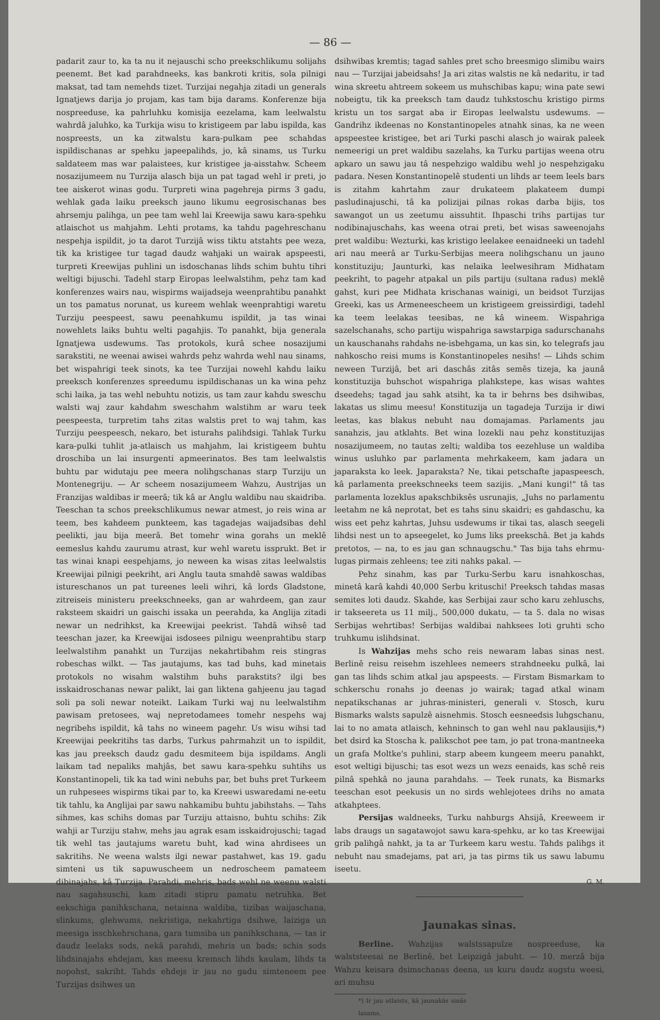— 86 —
padarit zaur to, ka ta nu it nejauschi scho preekschlikumu solijahs peenemt. Bet kad parahdneeks, kas bankroti kritis, sola pilnigi maksat, tad tam nemehds tizet. Turzijai negahja zitadi un generals Ignatjews darija jo projam, kas tam bija darams. Konferenze bija nospreeduse, ka pahrluhku komisija eezelama, kam leelwalstu wahrdâ jaluhko, ka Turkija wisu to kristigeem par labu ispilda, kas nospreests, un ka zitwalstu kara-pulkam pee schahdas ispildischanas ar spehku japeepalihds, jo, kâ sinams, us Turku saldateem mas war palaistees, kur kristigee ja-aisstahw. Scheem nosazijumeem nu Turzija alasch bija un pat tagad wehl ir preti, jo tee aiskerot winas godu. Turpreti wina pagehreja pirms 3 gadu, wehlak gada laiku preeksch jauno likumu eegrosischanas bes ahrsemju palihga, un pee tam wehl lai Kreewija sawu kara-spehku atlaischot us mahjahm. Lehti protams, ka tahdu pagehreschanu nespehja ispildit, jo ta darot Turzijâ wiss tiktu atstahts pee weza, tik ka kristigee tur tagad daudz wahjaki un wairak apspeesti, turpreti Kreewijas puhlini un isdoschanas lihds schim buhtu tihri weltigi bijuschi. Tadehl starp Eiropas leelwalstihm, pehz tam kad konferenzes wairs nau, wispirms waijadseja weenprahtibu panahkt un tos pamatus norunat, us kureem wehlak weenprahtigi waretu Turziju peespeest, sawu peenahkumu ispildit, ja tas winai nowehlets laiks buhtu welti pagahjis. To panahkt, bija generala Ignatjewa usdewums. Tas protokols, kurâ schee nosazijumi sarakstiti, ne weenai awisei wahrds pehz wahrda wehl nau sinams, bet wispahrigi teek sinots, ka tee Turzijai nowehl kahdu laiku preeksch konferenzes spreedumu ispildischanas un ka wina pehz schi laika, ja tas wehl nebuhtu notizis, us tam zaur kahdu sweschu walsti waj zaur kahdahm sweschahm walstihm ar waru teek peespeesta, turpretim tahs zitas walstis pret to waj tahm, kas Turziju peespeesch, nekaro, bet isturahs palihdsigi. Tahlak Turku kara-pulki tuhlit ja-atlaisch us mahjahm, lai kristigeem buhtu droschiba un lai insurgenti apmeerinatos. Bes tam leelwalstis buhtu par widutaju pee meera nolihgschanas starp Turziju un Montenegriju. — Ar scheem nosazijumeem Wahzu, Austrijas un Franzijas waldibas ir meerâ; tik kâ ar Anglu waldibu nau skaidriba. Teeschan ta schos preekschlikumus newar atmest, jo reis wina ar teem, bes kahdeem punkteem, kas tagadejas waijadsibas dehl peelikti, jau bija meerâ. Bet tomehr wina gorahs un meklê eemeslus kahdu zaurumu atrast, kur wehl waretu issprukt. Bet ir tas winai knapi eespehjams, jo neween ka wisas zitas leelwalstis Kreewijai pilnigi peekriht, ari Anglu tauta smahdê sawas waldibas istureschanos un pat tureenes leeli wihri, kâ lords Gladstone, zitreiseis ministeru preekschneeks, gan ar wahrdeem, gan zaur raksteem skaidri un gaischi issaka un peerahda, ka Anglija zitadi newar un nedrihkst, ka Kreewijai peekrist. Tahdâ wihsê tad teeschan jazer, ka Kreewijai isdosees pilnigu weenprahtibu starp leelwalstihm panahkt un Turzijas nekahrtibahm reis stingras robeschas wilkt. — Tas jautajums, kas tad buhs, kad minetais protokols no wisahm walstihm buhs parakstits? ilgi bes isskaidroschanas newar palikt, lai gan liktena gahjeenu jau tagad soli pa soli newar noteikt. Laikam Turki waj nu leelwalstihm pawisam pretosees, waj nepretodamees tomehr nespehs waj negribehs ispildit, kâ tahs no wineem pagehr. Us wisu wihsi tad Kreewijai peekritihs tas darbs, Turkus pahrmahzit un to ispildit, kas jau preeksch daudz gadu desmiteem bija ispildams. Angli laikam tad nepaliks mahjâs, bet sawu kara-spehku suhtihs us Konstantinopeli, tik ka tad wini nebuhs par, bet buhs pret Turkeem un ruhpesees wispirms tikai par to, ka Kreewi uswaredami ne-eetu tik tahlu, ka Anglijai par sawu nahkamibu buhtu jabihstahs. — Tahs sihmes, kas schihs domas par Turziju attaisno, buhtu schihs: Zik wahji ar Turziju stahw, mehs jau agrak esam isskaidrojuschi; tagad tik wehl tas jautajums waretu buht, kad wina ahrdisees un sakritihs. Ne weena walsts ilgi newar pastahwet, kas 19. gadu simteni us tik sapuwuscheem un nedroscheem pamateem dibinajahs, kâ Turzija. Parahdi, mehris, bads wehl ne weenu walsti nau sagahsuschi, kam zitadi stipru pamatu netruhka. Bet eekschiga panihkschana, netaisna waldiba, tizibas waijaschana, slinkums, glehwums, nekristiga, nekahrtiga dsihwe, laiziga un meesiga isschkehrschana, gara tumsiba un panihkschana, — tas ir daudz leelaks sods, nekâ parahdi, mehris un bads; schis sods lihdsinajahs ehdejam, kas meesu kremsch lihds kaulam, lihds ta nopohst, sakriht. Tahds ehdejs ir jau no gadu simteneem pee Turzijas dsihwes un
dsihwibas kremtis; tagad sahles pret scho breesmigo slimibu wairs nau — Turzijai jabeidsahs! Ja ari zitas walstis ne kâ nedaritu, ir tad wina skreetu ahtreem sokeem us muhschibas kapu; wina pate sewi nobeigtu, tik ka preeksch tam daudz tuhkstoschu kristigo pirms kristu un tos sargat aba ir Eiropas leelwalstu usdewums. — Gandrihz ikdeenas no Konstantinopeles atnahk sinas, ka ne ween apspeestee kristigee, bet ari Turki paschi alasch jo wairak paleek nemeerigi un pret waldibu sazelahs, ka Turku partijas weena otru apkaro un sawu jau tâ nespehzigo waldibu wehl jo nespehzigaku padara. Nesen Konstantinopelê studenti un lihds ar teem leels bars is zitahm kahrtahm zaur drukateem plakateem dumpi pasludinajuschi, tâ ka polizijai pilnas rokas darba bijis, tos sawangot un us zeetumu aissuhtit. Ihpaschi trihs partijas tur nodibinajuschahs, kas weena otrai preti, bet wisas saweenojahs pret waldibu: Wezturki, kas kristigo leelakee eenaidneeki un tadehl ari nau meerâ ar Turku-Serbijas meera nolihgschanu un jauno konstituziju; Jaunturki, kas nelaika leelwesihram Midhatam peekriht, to pagehr atpakal un pils partiju (sultana radus) meklê gahst, kuri pee Midhata krischanas wainigi, un beidsot Turzijas Greeki, kas us Armeneescheem un kristigeem greissirdigi, tadehl ka teem leelakas teesibas, ne kâ wineem. Wispahriga sazelschanahs, scho partiju wispahriga sawstarpiga sadurschanahs un kauschanahs rahdahs ne-isbehgama, un kas sin, ko telegrafs jau nahkoscho reisi mums is Konstantinopeles nesihs! — Lihds schim neween Turzijâ, bet ari daschâs zitâs semês tizeja, ka jaunâ konstituzija buhschot wispahriga plahksteре, kas wisas wahtes dseedehs; tagad jau sahk atsiht, ka ta ir behrns bes dsihwibas, lakatas us slimu meesu! Konstituzija un tagadeja Turzija ir diwi leetas, kas blakus nebuht nau domajamas. Parlaments jau sanahzis, jau atklahts. Bet wina lozekli nau pehz konstituzijas nosazijumeem, no tautas zelti; waldiba tos eezehluse un waldiba winus usluhko par parlamenta mehrkakeem, kam jadara un japaraksta ko leek. Japaraksta? Ne, tikai petschafte japaspeesch, kâ parlamenta preekschneeks teem sazijis. „Mani kungi!" tâ tas parlamenta lozeklus apakschbiksês usrunajis, „Juhs no parlamentu leetahm ne kâ neprotat, bet es tahs sinu skaidri; es gahdaschu, ka wiss eet pehz kahrtas, Juhsu usdewums ir tikai tas, alasch seegeli lihdsi nest un to apseegelet, ko Jums liks preekschâ. Bet ja kahds pretotos, — na, to es jau gan schnaugschu." Tas bija tahs ehrmu-lugas pirmais zehleens; tee ziti nahks pakal. —
Pehz sinahm, kas par Turku-Serbu karu isnahkoschas, minetâ karâ kahdi 40,000 Serbu krituschi! Preeksch tahdas masas semites loti daudz. Skahde, kas Serbijai zaur scho karu zehluschs, ir taksеereta us 11 milj., 500,000 dukatu, — ta 5. dala no wisas Serbijas wehrtibas! Serbijas waldibai nahksees loti gruhti scho truhkumu islihdsinat.
Is Wahzijas mehs scho reis newaram labas sinas nest. Berlinê reisu reisehm iszehlees nemeers strahdneeku pulkâ, lai gan tas lihds schim atkal jau apspeests. — Firstam Bismarkam to schkerschu ronahs jo deenas jo wairak; tagad atkal winam nepatikschanas ar juhras-ministeri, generali v. Stosch, kuru Bismarks walsts sapulzê aisnehmis. Stosch eesneedsis luhgschanu, lai to no amata atlaisch, kehninsch to gan wehl nau paklausijis,*) bet dsird ka Stoscha k. palikschot pee tam, jo pat trona-mantneeka un grafa Moltke's puhlini, starp abeem kungeem meeru panahkt, esot weltigi bijuschi; tas esot wezs un wezs eenaids, kas schê reis pilnâ spehkâ no jauna parahdahs. — Teek runats, ka Bismarks teeschan esot peekusis un no sirds wehlejotees drihs no amata atkahptees.
Persijas waldneeks, Turku nahburgs Ahsijâ, Kreeweem ir labs draugs un sagatawojot sawu kara-spehku, ar ko tas Kreewijai grib palihgâ nahkt, ja ta ar Turkeem karu westu. Tahds palihgs it nebuht nau smadejams, pat ari, ja tas pirms tik us sawu labumu iseetu.
G. M.
Jaunakas sinas.
Berline. Wahzijas walstssapulze nospreeduse, ka walststeesai ne Berlinê, bet Leipzigâ jabuht. — 10. merzâ bija Wahzu keisara dsimschanas deena, us kuru daudz augstu weesi, ari muhsu
*) Ir jau atlaists, kâ jaunakâs sinâs lasams.